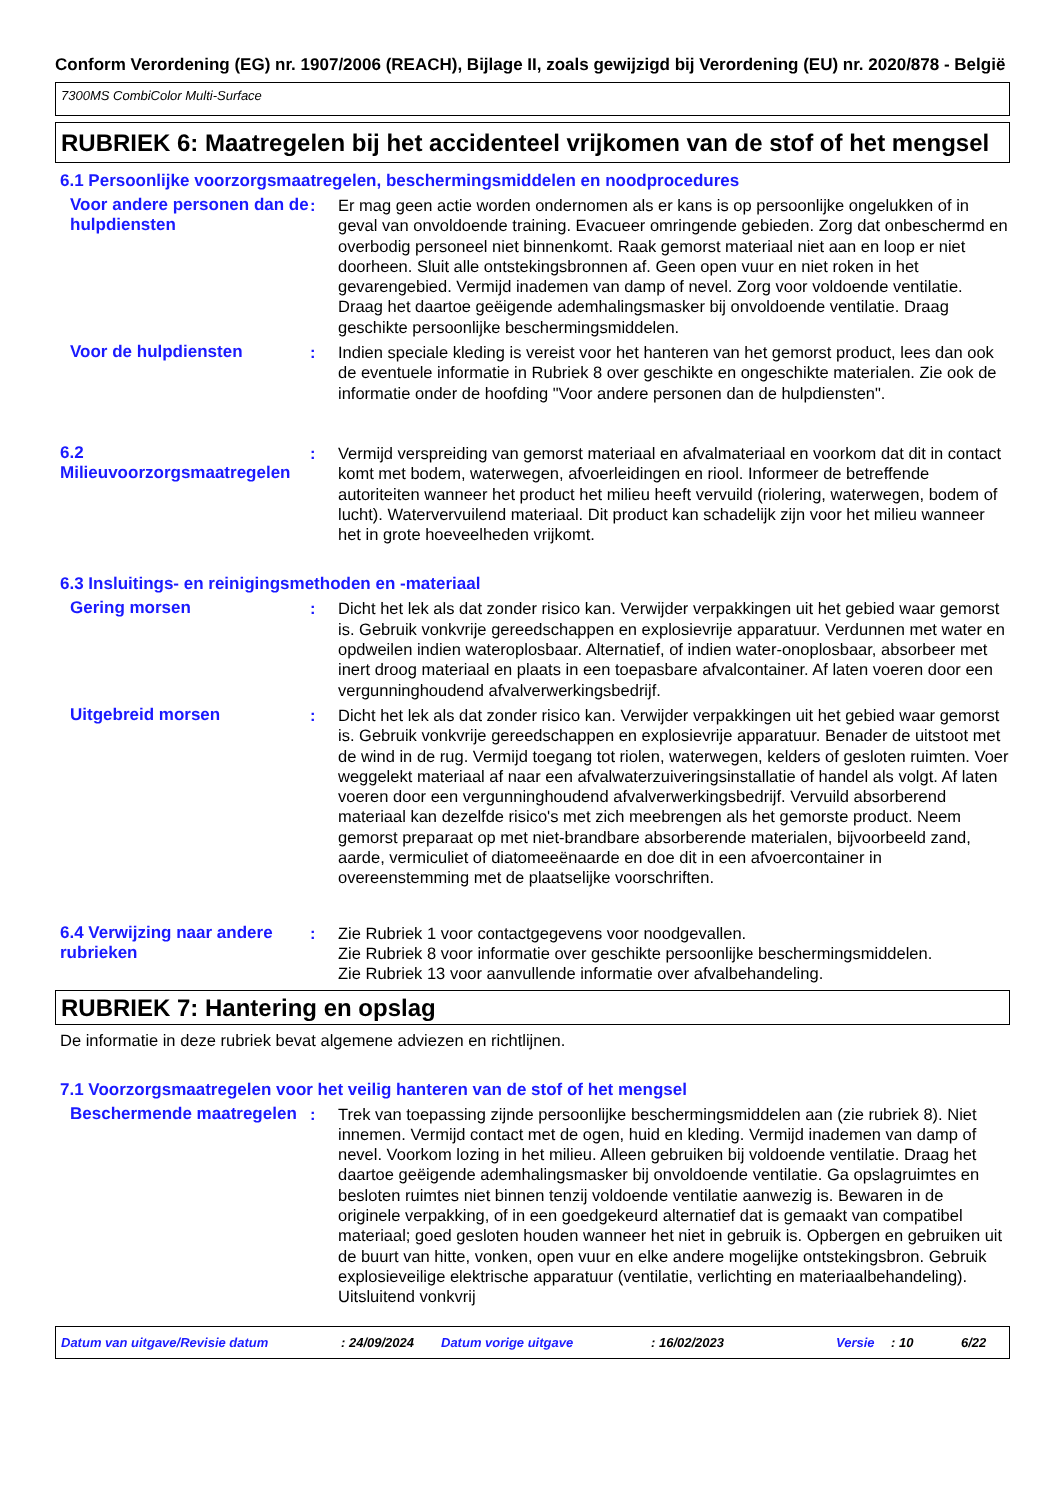Conform Verordening (EG) nr. 1907/2006 (REACH), Bijlage II, zoals gewijzigd bij Verordening (EU) nr. 2020/878 - België
7300MS CombiColor Multi-Surface
RUBRIEK 6: Maatregelen bij het accidenteel vrijkomen van de stof of het mengsel
6.1 Persoonlijke voorzorgsmaatregelen, beschermingsmiddelen en noodprocedures
Voor andere personen dan de hulpdiensten
: Er mag geen actie worden ondernomen als er kans is op persoonlijke ongelukken of in geval van onvoldoende training. Evacueer omringende gebieden. Zorg dat onbeschermd en overbodig personeel niet binnenkomt. Raak gemorst materiaal niet aan en loop er niet doorheen. Sluit alle ontstekingsbronnen af. Geen open vuur en niet roken in het gevarengebied. Vermijd inademen van damp of nevel. Zorg voor voldoende ventilatie. Draag het daartoe geëigende ademhalingsmasker bij onvoldoende ventilatie. Draag geschikte persoonlijke beschermingsmiddelen.
Voor de hulpdiensten : Indien speciale kleding is vereist voor het hanteren van het gemorst product, lees dan ook de eventuele informatie in Rubriek 8 over geschikte en ongeschikte materialen. Zie ook de informatie onder de hoofding "Voor andere personen dan de hulpdiensten".
6.2 Milieuvoorzorgsmaatregelen
: Vermijd verspreiding van gemorst materiaal en afvalmateriaal en voorkom dat dit in contact komt met bodem, waterwegen, afvoerleidingen en riool. Informeer de betreffende autoriteiten wanneer het product het milieu heeft vervuild (riolering, waterwegen, bodem of lucht). Watervervuilend materiaal. Dit product kan schadelijk zijn voor het milieu wanneer het in grote hoeveelheden vrijkomt.
6.3 Insluitings- en reinigingsmethoden en -materiaal
Gering morsen : Dicht het lek als dat zonder risico kan. Verwijder verpakkingen uit het gebied waar gemorst is. Gebruik vonkvrije gereedschappen en explosievrije apparatuur. Verdunnen met water en opdweilen indien wateroplosbaar. Alternatief, of indien water-onoplosbaar, absorbeer met inert droog materiaal en plaats in een toepasbare afvalcontainer. Af laten voeren door een vergunninghoudend afvalverwerkingsbedrijf.
Uitgebreid morsen : Dicht het lek als dat zonder risico kan. Verwijder verpakkingen uit het gebied waar gemorst is. Gebruik vonkvrije gereedschappen en explosievrije apparatuur. Benader de uitstoot met de wind in de rug. Vermijd toegang tot riolen, waterwegen, kelders of gesloten ruimten. Voer weggelekt materiaal af naar een afvalwaterzuiveringsinstallatie of handel als volgt. Af laten voeren door een vergunninghoudend afvalverwerkingsbedrijf. Vervuild absorberend materiaal kan dezelfde risico's met zich meebrengen als het gemorste product. Neem gemorst preparaat op met niet-brandbare absorberende materialen, bijvoorbeeld zand, aarde, vermiculiet of diatomeeënaarde en doe dit in een afvoercontainer in overeenstemming met de plaatselijke voorschriften.
6.4 Verwijzing naar andere rubrieken
: Zie Rubriek 1 voor contactgegevens voor noodgevallen.
Zie Rubriek 8 voor informatie over geschikte persoonlijke beschermingsmiddelen.
Zie Rubriek 13 voor aanvullende informatie over afvalbehandeling.
RUBRIEK 7: Hantering en opslag
De informatie in deze rubriek bevat algemene adviezen en richtlijnen.
7.1 Voorzorgsmaatregelen voor het veilig hanteren van de stof of het mengsel
Beschermende maatregelen
: Trek van toepassing zijnde persoonlijke beschermingsmiddelen aan (zie rubriek 8). Niet innemen. Vermijd contact met de ogen, huid en kleding. Vermijd inademen van damp of nevel. Voorkom lozing in het milieu. Alleen gebruiken bij voldoende ventilatie. Draag het daartoe geëigende ademhalingsmasker bij onvoldoende ventilatie. Ga opslagruimtes en besloten ruimtes niet binnen tenzij voldoende ventilatie aanwezig is. Bewaren in de originele verpakking, of in een goedgekeurd alternatief dat is gemaakt van compatibel materiaal; goed gesloten houden wanneer het niet in gebruik is. Opbergen en gebruiken uit de buurt van hitte, vonken, open vuur en elke andere mogelijke ontstekingsbron. Gebruik explosieveilige elektrische apparatuur (ventilatie, verlichting en materiaalbehandeling). Uitsluitend vonkvrij
Datum van uitgave/Revisie datum: 24/09/2024 Datum vorige uitgave: 16/02/2023 Versie: 10 6/22